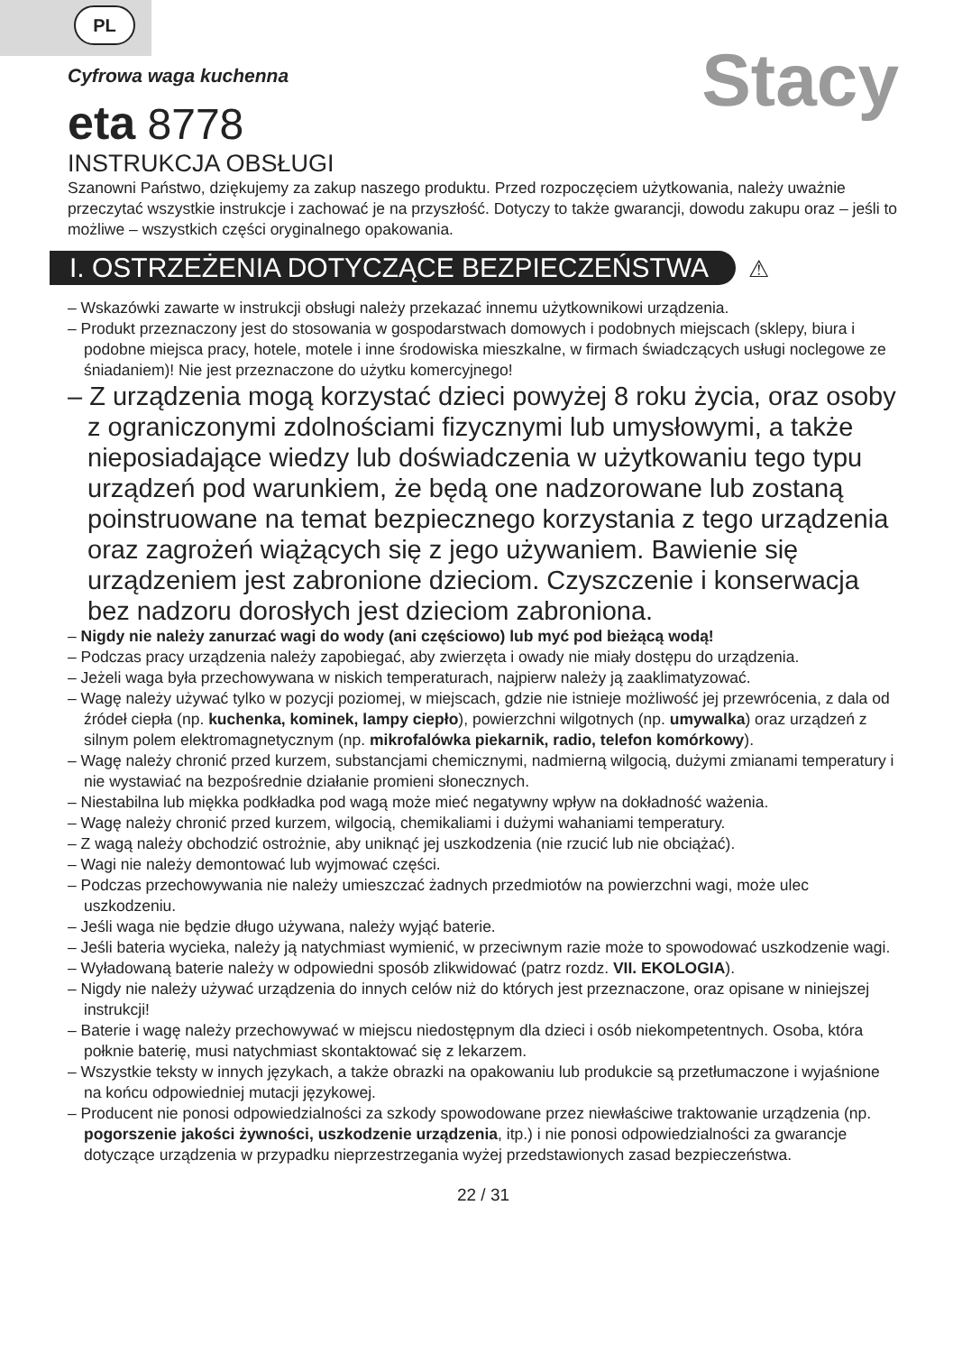PL
Cyfrowa waga kuchenna
eta 8778
Stacy
INSTRUKCJA OBSŁUGI
Szanowni Państwo, dziękujemy za zakup naszego produktu. Przed rozpoczęciem użytkowania, należy uważnie przeczytać wszystkie instrukcje i zachować je na przyszłość. Dotyczy to także gwarancji, dowodu zakupu oraz – jeśli to możliwe – wszystkich części oryginalnego opakowania.
I. OSTRZEŻENIA DOTYCZĄCE BEZPIECZEŃSTWA ⚠
– Wskazówki zawarte w instrukcji obsługi należy przekazać innemu użytkownikowi urządzenia.
– Produkt przeznaczony jest do stosowania w gospodarstwach domowych i podobnych miejscach (sklepy, biura i podobne miejsca pracy, hotele, motele i inne środowiska mieszkalne, w firmach świadczących usługi noclegowe ze śniadaniem)! Nie jest przeznaczone do użytku komercyjnego!
– Z urządzenia mogą korzystać dzieci powyżej 8 roku życia, oraz osoby z ograniczonymi zdolnościami fizycznymi lub umysłowymi, a także nieposiadające wiedzy lub doświadczenia w użytkowaniu tego typu urządzeń pod warunkiem, że będą one nadzorowane lub zostaną poinstruowane na temat bezpiecznego korzystania z tego urządzenia oraz zagrożeń wiążących się z jego używaniem. Bawienie się urządzeniem jest zabronione dzieciom. Czyszczenie i konserwacja bez nadzoru dorosłych jest dzieciom zabroniona.
– Nigdy nie należy zanurzać wagi do wody (ani częściowo) lub myć pod bieżącą wodą!
– Podczas pracy urządzenia należy zapobiegać, aby zwierzęta i owady nie miały dostępu do urządzenia.
– Jeżeli waga była przechowywana w niskich temperaturach, najpierw należy ją zaaklimatyzować.
– Wagę należy używać tylko w pozycji poziomej, w miejscach, gdzie nie istnieje możliwość jej przewrócenia, z dala od źródeł ciepła (np. kuchenka, kominek, lampy ciepło), powierzchni wilgotnych (np. umywalka) oraz urządzeń z silnym polem elektromagnetycznym (np. mikrofalówka piekarnik, radio, telefon komórkowy).
– Wagę należy chronić przed kurzem, substancjami chemicznymi, nadmierną wilgocią, dużymi zmianami temperatury i nie wystawiać na bezpośrednie działanie promieni słonecznych.
– Niestabilna lub miękka podkładka pod wagą może mieć negatywny wpływ na dokładność ważenia.
– Wagę należy chronić przed kurzem, wilgocią, chemikaliami i dużymi wahaniami temperatury.
– Z wagą należy obchodzić ostrożnie, aby uniknąć jej uszkodzenia (nie rzucić lub nie obciążać).
– Wagi nie należy demontować lub wyjmować części.
– Podczas przechowywania nie należy umieszczać żadnych przedmiotów na powierzchni wagi, może ulec uszkodzeniu.
– Jeśli waga nie będzie długo używana, należy wyjąć baterie.
– Jeśli bateria wycieka, należy ją natychmiast wymienić, w przeciwnym razie może to spowodować uszkodzenie wagi.
– Wyładowaną baterie należy w odpowiedni sposób zlikwidować (patrz rozdz. VII. EKOLOGIA).
– Nigdy nie należy używać urządzenia do innych celów niż do których jest przeznaczone, oraz opisane w niniejszej instrukcji!
– Baterie i wagę należy przechowywać w miejscu niedostępnym dla dzieci i osób niekompetentnych. Osoba, która połknie baterię, musi natychmiast skontaktować się z lekarzem.
– Wszystkie teksty w innych językach, a także obrazki na opakowaniu lub produkcie są przetłumaczone i wyjaśnione na końcu odpowiedniej mutacji językowej.
– Producent nie ponosi odpowiedzialności za szkody spowodowane przez niewłaściwe traktowanie urządzenia (np. pogorszenie jakości żywności, uszkodzenie urządzenia, itp.) i nie ponosi odpowiedzialności za gwarancje dotyczące urządzenia w przypadku nieprzestrzegania wyżej przedstawionych zasad bezpieczeństwa.
22 / 31